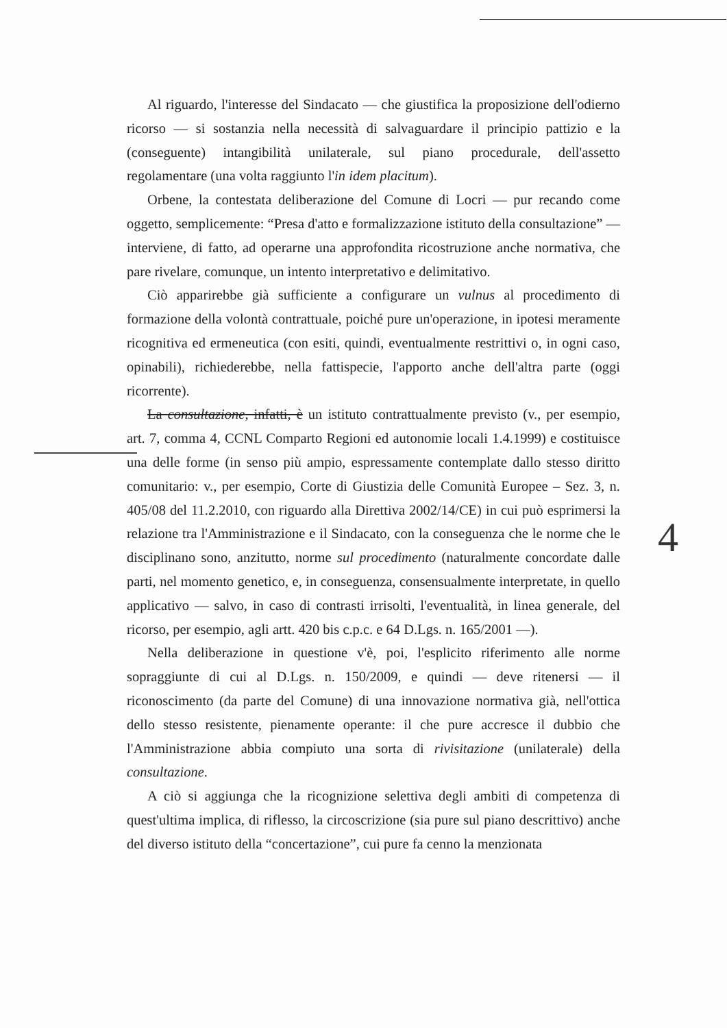Al riguardo, l'interesse del Sindacato — che giustifica la proposizione dell'odierno ricorso — si sostanzia nella necessità di salvaguardare il principio pattizio e la (conseguente) intangibilità unilaterale, sul piano procedurale, dell'assetto regolamentare (una volta raggiunto l'in idem placitum).
Orbene, la contestata deliberazione del Comune di Locri — pur recando come oggetto, semplicemente: “Presa d'atto e formalizzazione istituto della consultazione” — interviene, di fatto, ad operarne una approfondita ricostruzione anche normativa, che pare rivelare, comunque, un intento interpretativo e delimitativo.
Ciò apparirebbe già sufficiente a configurare un vulnus al procedimento di formazione della volontà contrattuale, poiché pure un'operazione, in ipotesi meramente ricognitiva ed ermeneutica (con esiti, quindi, eventualmente restrittivi o, in ogni caso, opinabili), richiederebbe, nella fattispecie, l'apporto anche dell'altra parte (oggi ricorrente).
La consultazione, infatti, è un istituto contrattualmente previsto (v., per esempio, art. 7, comma 4, CCNL Comparto Regioni ed autonomie locali 1.4.1999) e costituisce una delle forme (in senso più ampio, espressamente contemplate dallo stesso diritto comunitario: v., per esempio, Corte di Giustizia delle Comunità Europee – Sez. 3, n. 405/08 del 11.2.2010, con riguardo alla Direttiva 2002/14/CE) in cui può esprimersi la relazione tra l'Amministrazione e il Sindacato, con la conseguenza che le norme che le disciplinano sono, anzitutto, norme sul procedimento (naturalmente concordate dalle parti, nel momento genetico, e, in conseguenza, consensualmente interpretate, in quello applicativo — salvo, in caso di contrasti irrisolti, l'eventualità, in linea generale, del ricorso, per esempio, agli artt. 420 bis c.p.c. e 64 D.Lgs. n. 165/2001 —).
Nella deliberazione in questione v'è, poi, l'esplicito riferimento alle norme sopraggiunte di cui al D.Lgs. n. 150/2009, e quindi — deve ritenersi — il riconoscimento (da parte del Comune) di una innovazione normativa già, nell'ottica dello stesso resistente, pienamente operante: il che pure accresce il dubbio che l'Amministrazione abbia compiuto una sorta di rivisitazione (unilaterale) della consultazione.
A ciò si aggiunga che la ricognizione selettiva degli ambiti di competenza di quest'ultima implica, di riflesso, la circoscrizione (sia pure sul piano descrittivo) anche del diverso istituto della “concertazione”, cui pure fa cenno la menzionata
4